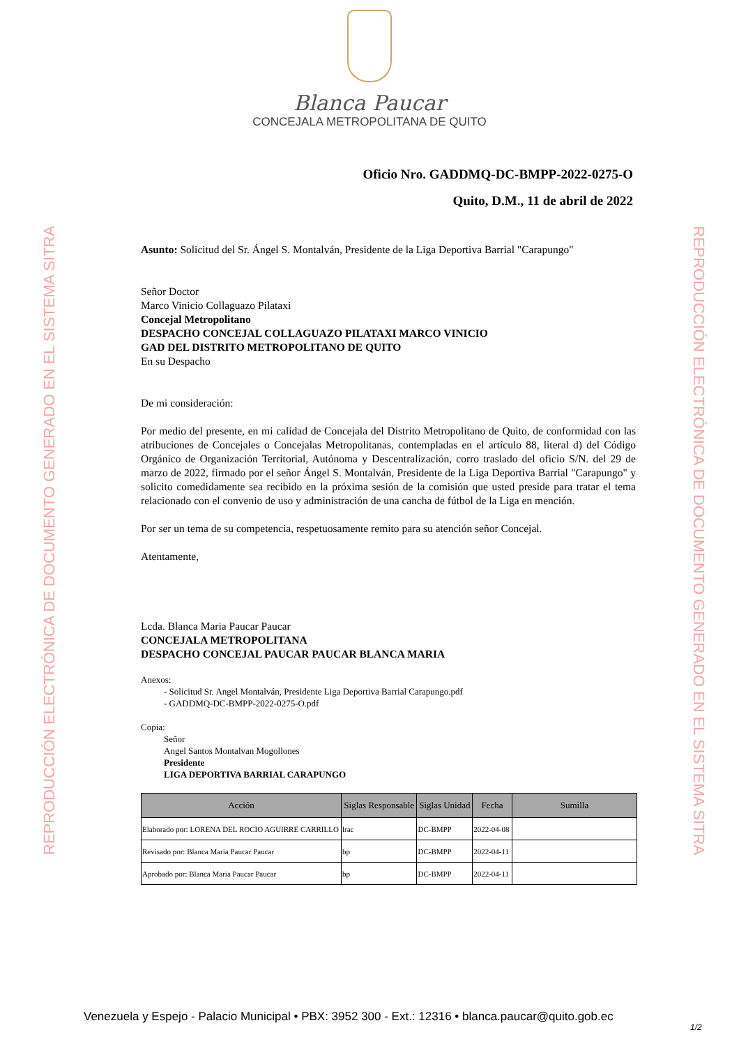REPRODUCCIÓN ELECTRÓNICA DE DOCUMENTO GENERADO EN EL SISTEMA SITRA
REPRODUCCIÓN ELECTRÓNICA DE DOCUMENTO GENERADO EN EL SISTEMA SITRA
Blanca Paucar
CONCEJALA METROPOLITANA DE QUITO
Oficio Nro. GADDMQ-DC-BMPP-2022-0275-O
Quito, D.M., 11 de abril de 2022
Asunto: Solicitud del Sr. Ángel S. Montalván, Presidente de la Liga Deportiva Barrial "Carapungo"
Señor Doctor
Marco Vinicio Collaguazo Pilataxi
Concejal Metropolitano
DESPACHO CONCEJAL COLLAGUAZO PILATAXI MARCO VINICIO
GAD DEL DISTRITO METROPOLITANO DE QUITO
En su Despacho
De mi consideración:
Por medio del presente, en mi calidad de Concejala del Distrito Metropolitano de Quito, de conformidad con las atribuciones de Concejales o Concejalas Metropolitanas, contempladas en el artículo 88, literal d) del Código Orgánico de Organización Territorial, Autónoma y Descentralización, corro traslado del oficio S/N. del 29 de marzo de 2022, firmado por el señor Ángel S. Montalván, Presidente de la Liga Deportiva Barrial "Carapungo" y solicito comedidamente sea recibido en la próxima sesión de la comisión que usted preside para tratar el tema relacionado con el convenio de uso y administración de una cancha de fútbol de la Liga en mención.
Por ser un tema de su competencia, respetuosamente remito para su atención señor Concejal.
Atentamente,
Lcda. Blanca Maria Paucar Paucar
CONCEJALA METROPOLITANA
DESPACHO CONCEJAL PAUCAR PAUCAR BLANCA MARIA
Anexos:
- Solicitud Sr. Angel Montalván, Presidente Liga Deportiva Barrial Carapungo.pdf
- GADDMQ-DC-BMPP-2022-0275-O.pdf
Copia:
Señor
Angel Santos Montalvan Mogollones
Presidente
LIGA DEPORTIVA BARRIAL CARAPUNGO
| Acción | Siglas Responsable | Siglas Unidad | Fecha | Sumilla |
| --- | --- | --- | --- | --- |
| Elaborado por: LORENA DEL ROCIO AGUIRRE CARRILLO | lrac | DC-BMPP | 2022-04-08 | |
| Revisado por: Blanca Maria Paucar Paucar | bp | DC-BMPP | 2022-04-11 | |
| Aprobado por: Blanca Maria Paucar Paucar | bp | DC-BMPP | 2022-04-11 | |
Venezuela y Espejo - Palacio Municipal • PBX: 3952 300 - Ext.: 12316 • blanca.paucar@quito.gob.ec
1/2